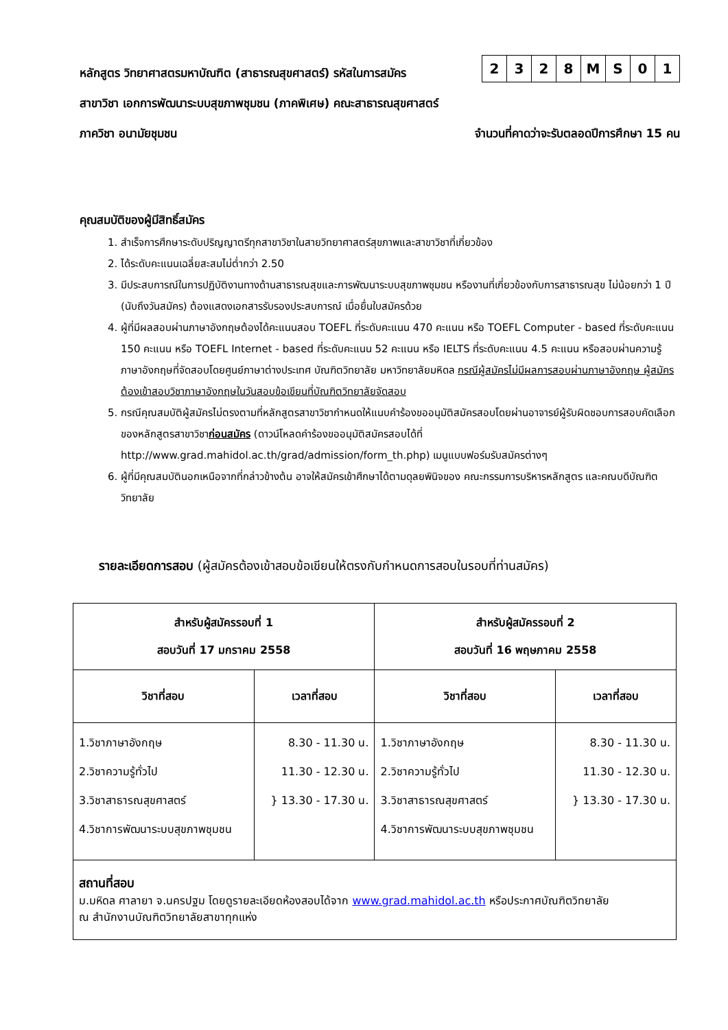หลักสูตร วิทยาศาสตรมหาบัณฑิต (สาธารณสุขศาสตร์) รหัสในการสมัคร
| 2 | 3 | 2 | 8 | M | S | 0 | 1 |
สาขาวิชา เอกการพัฒนาระบบสุขภาพชุมชน (ภาคพิเศษ) คณะสาธารณสุขศาสตร์
ภาควิชา อนามัยชุมชน จำนวนที่คาดว่าจะรับตลอดปีการศึกษา 15 คน
คุณสมบัติของผู้มีสิทธิ์สมัคร
1. สำเร็จการศึกษาระดับปริญญาตรีทุกสาขาวิชาในสายวิทยาศาสตร์สุขภาพและสาขาวิชาที่เกี่ยวข้อง
2. ได้ระดับคะแนนเฉลี่ยสะสมไม่ต่ำกว่า 2.50
3. มีประสบการณ์ในการปฏิบัติงานทางด้านสาธารณสุขและการพัฒนาระบบสุขภาพชุมชน หรืองานที่เกี่ยวข้องกับการสาธารณสุข ไม่น้อยกว่า 1 ปี (นับถึงวันสมัคร) ต้องแสดงเอกสารรับรองประสบการณ์ เมื่อยื่นใบสมัครด้วย
4. ผู้ที่มีผลสอบผ่านภาษาอังกฤษต้องได้คะแนนสอบ TOEFL ที่ระดับคะแนน 470 คะแนน หรือ TOEFL Computer - based ที่ระดับคะแนน 150 คะแนน หรือ TOEFL Internet - based ที่ระดับคะแนน 52 คะแนน หรือ IELTS ที่ระดับคะแนน 4.5 คะแนน หรือสอบผ่านความรู้ภาษาอังกฤษที่จัดสอบโดยศูนย์ภาษาต่างประเทศ บัณฑิตวิทยาลัย มหาวิทยาลัยมหิดล กรณีผู้สมัครไม่มีผลการสอบผ่านภาษาอังกฤษ ผู้สมัครต้องเข้าสอบวิชาภาษาอังกฤษในวันสอบข้อเขียนที่บัณฑิตวิทยาลัยจัดสอบ
5. กรณีคุณสมบัติผู้สมัครไม่ตรงตามที่หลักสูตรสาขาวิชากำหนดให้แนบคำร้องขออนุมัติสมัครสอบโดยผ่านอาจารย์ผู้รับผิดชอบการสอบคัดเลือกของหลักสูตรสาขาวิชาก่อนสมัคร (ดาวน์โหลดคำร้องขออนุมัติสมัครสอบได้ที่ http://www.grad.mahidol.ac.th/grad/admission/form_th.php) เมนูแบบฟอร์มรับสมัครต่างๆ
6. ผู้ที่มีคุณสมบัตินอกเหนือจากที่กล่าวข้างต้น อาจให้สมัครเข้าศึกษาได้ตามดุลยพินิจของ คณะกรรมการบริหารหลักสูตร และคณบดีบัณฑิตวิทยาลัย
รายละเอียดการสอบ (ผู้สมัครต้องเข้าสอบข้อเขียนให้ตรงกับกำหนดการสอบในรอบที่ท่านสมัคร)
| สำหรับผู้สมัครรอบที่ 1 สอบวันที่ 17 มกราคม 2558 | | สำหรับผู้สมัครรอบที่ 2 สอบวันที่ 16 พฤษภาคม 2558 | |
| --- | --- | --- | --- |
| วิชาที่สอบ | เวลาที่สอบ | วิชาที่สอบ | เวลาที่สอบ |
| 1.วิชาภาษาอังกฤษ 2.วิชาความรู้ทั่วไป 3.วิชาสาธารณสุขศาสตร์ 4.วิชาการพัฒนาระบบสุขภาพชุมชน | 8.30 - 11.30 น. 11.30 - 12.30 น. } 13.30 - 17.30 น. | 1.วิชาภาษาอังกฤษ 2.วิชาความรู้ทั่วไป 3.วิชาสาธารณสุขศาสตร์ 4.วิชาการพัฒนาระบบสุขภาพชุมชน | 8.30 - 11.30 น. 11.30 - 12.30 น. } 13.30 - 17.30 น. |
| สถานที่สอบ ม.มหิดล ศาลายา จ.นครปฐม โดยดูรายละเอียดห้องสอบได้จาก www.grad.mahidol.ac.th หรือประกาศบัณฑิตวิทยาลัย ณ สำนักงานบัณฑิตวิทยาลัยสาขาทุกแห่ง | | | |